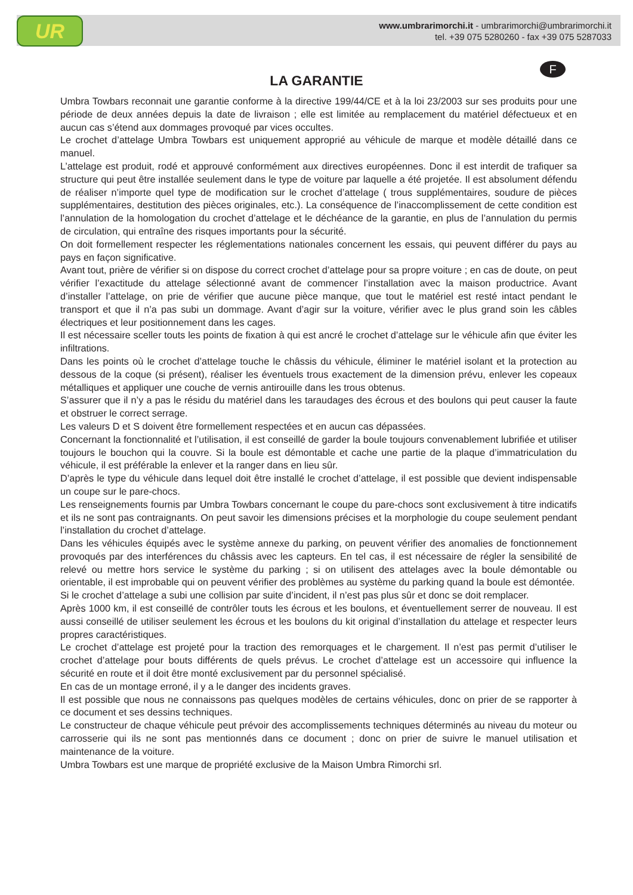UR
www.umbrarimorchi.it - umbrarimorchi@umbrarimorchi.it
tel. +39 075 5280260 - fax +39 075 5287033
F
LA GARANTIE
Umbra Towbars reconnait une garantie conforme à la directive 199/44/CE et à la loi 23/2003 sur ses produits pour une période de deux années depuis la date de livraison ; elle est limitée au remplacement du matériel défectueux et en aucun cas s’étend aux dommages provoqué par vices occultes.
Le crochet d’attelage Umbra Towbars est uniquement approprié au véhicule de marque et modèle détaillé dans ce manuel.
L’attelage est produit, rodé et approuvé conformément aux directives européennes. Donc il est interdit de trafiquer sa structure qui peut être installée seulement dans le type de voiture par laquelle a été projetée. Il est absolument défendu de réaliser n’importe quel type de modification sur le crochet d’attelage ( trous supplémentaires, soudure de pièces supplémentaires, destitution des pièces originales, etc.). La conséquence de l’inaccomplissement de cette condition est l’annulation de la homologation du crochet d’attelage et le déchéance de la garantie, en plus de l’annulation du permis de circulation, qui entraîne des risques importants pour la sécurité.
On doit formellement respecter les réglementations nationales concernent les essais, qui peuvent différer du pays au pays en façon significative.
Avant tout, prière de vérifier si on dispose du correct crochet d’attelage pour sa propre voiture ; en cas de doute, on peut vérifier l’exactitude du attelage sélectionné avant de commencer l’installation avec la maison productrice. Avant d’installer l’attelage, on prie de vérifier que aucune pièce manque, que tout le matériel est resté intact pendant le transport et que il n’a pas subi un dommage. Avant d’agir sur la voiture, vérifier avec le plus grand soin les câbles électriques et leur positionnement dans les cages.
Il est nécessaire sceller touts les points de fixation à qui est ancré le crochet d’attelage sur le véhicule afin que éviter les infiltrations.
Dans les points où le crochet d’attelage touche le châssis du véhicule, éliminer le matériel isolant et la protection au dessous de la coque (si présent), réaliser les éventuels trous exactement de la dimension prévu, enlever les copeaux métalliques et appliquer une couche de vernis antirouille dans les trous obtenus.
S’assurer que il n’y a pas le résidu du matériel dans les taraudages des écrous et des boulons qui peut causer la faute et obstruer le correct serrage.
Les valeurs D et S doivent être formellement respectées et en aucun cas dépassées.
Concernant la fonctionnalité et l’utilisation, il est conseillé de garder la boule toujours convenablement lubrifiée et utiliser toujours le bouchon qui la couvre. Si la boule est démontable et cache une partie de la plaque d’immatriculation du véhicule, il est préférable la enlever et la ranger dans en lieu sûr.
D’après le type du véhicule dans lequel doit être installé le crochet d’attelage, il est possible que devient indispensable un coupe sur le pare-chocs.
Les renseignements fournis par Umbra Towbars concernant le coupe du pare-chocs sont exclusivement à titre indicatifs et ils ne sont pas contraignants. On peut savoir les dimensions précises et la morphologie du coupe seulement pendant l’installation du crochet d’attelage.
Dans les véhicules équipés avec le système annexe du parking, on peuvent vérifier des anomalies de fonctionnement provoqués par des interférences du châssis avec les capteurs. En tel cas, il est nécessaire de régler la sensibilité de relevé ou mettre hors service le système du parking ; si on utilisent des attelages avec la boule démontable ou orientable, il est improbable qui on peuvent vérifier des problèmes au système du parking quand la boule est démontée.
Si le crochet d’attelage a subi une collision par suite d’incident, il n’est pas plus sûr et donc se doit remplacer.
Après 1000 km, il est conseillé de contrôler touts les écrous et les boulons, et éventuellement serrer de nouveau. Il est aussi conseillé de utiliser seulement les écrous et les boulons du kit original d’installation du attelage et respecter leurs propres caractéristiques.
Le crochet d’attelage est projeté pour la traction des remorquages et le chargement. Il n’est pas permit d’utiliser le crochet d’attelage pour bouts différents de quels prévus. Le crochet d’attelage est un accessoire qui influence la sécurité en route et il doit être monté exclusivement par du personnel spécialisé.
En cas de un montage erroné, il y a le danger des incidents graves.
Il est possible que nous ne connaissons pas quelques modèles de certains véhicules, donc on prier de se rapporter à ce document et ses dessins techniques.
Le constructeur de chaque véhicule peut prévoir des accomplissements techniques déterminés au niveau du moteur ou carrosserie qui ils ne sont pas mentionnés dans ce document ; donc on prier de suivre le manuel utilisation et maintenance de la voiture.
Umbra Towbars est une marque de propriété exclusive de la Maison Umbra Rimorchi srl.